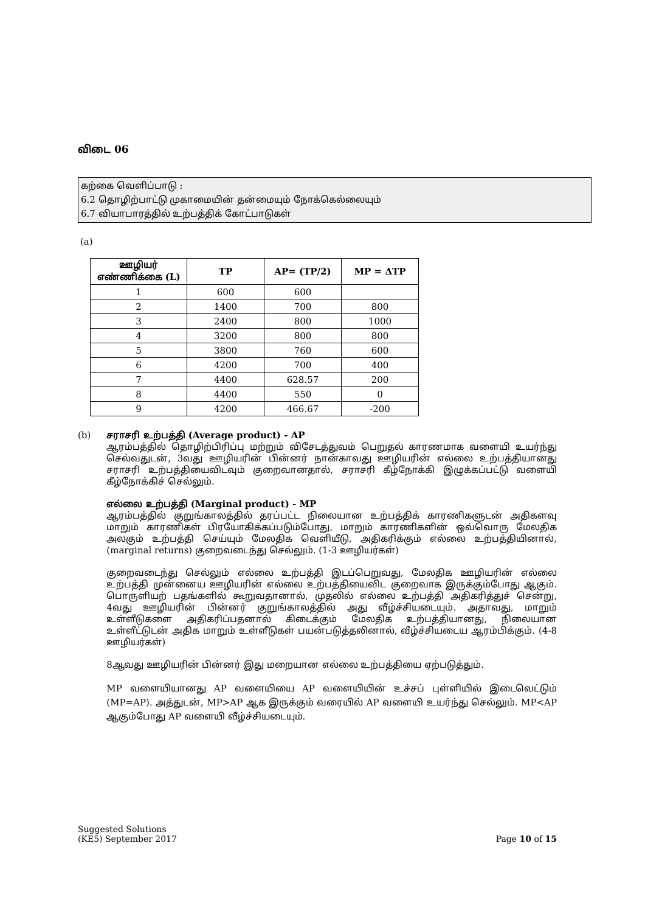விடை 06
கற்கை வெளிப்பாடு :
6.2 தொழிற்பாட்டு முகாமையின் தன்மையும் நோக்கெல்லையும்
6.7 வியாபாரத்தில் உற்பத்திக் கோட்பாடுகள்
(a)
| ஊழியர் எண்ணிக்கை (L) | TP | AP= (TP/2) | MP = ΔTP |
| --- | --- | --- | --- |
| 1 | 600 | 600 | |
| 2 | 1400 | 700 | 800 |
| 3 | 2400 | 800 | 1000 |
| 4 | 3200 | 800 | 800 |
| 5 | 3800 | 760 | 600 |
| 6 | 4200 | 700 | 400 |
| 7 | 4400 | 628.57 | 200 |
| 8 | 4400 | 550 | 0 |
| 9 | 4200 | 466.67 | -200 |
(b)
சராசரி உற்பத்தி (Average product) - AP
ஆரம்பத்தில் தொழிற்பிரிப்பு மற்றும் விசேடத்துவம் பெறுதல் காரணமாக வளையி உயர்ந்து செல்வதுடன், 3வது ஊழியரின் பின்னர் நான்காவது ஊழியரின் எல்லை உற்பத்தியானது சராசரி உற்பத்தியைவிடவும் குறைவானதால், சராசரி கீழ்நோக்கி இழுக்கப்பட்டு வளையி கீழ்நோக்கிச் செல்லும்.
எல்லை உற்பத்தி (Marginal product) - MP
ஆரம்பத்தில் குறுங்காலத்தில் தரப்பட்ட நிலையான உற்பத்திக் காரணிகளுடன் அதிகளவு மாறும் காரணிகள் பிரயோகிக்கப்படும்போது, மாறும் காரணிகளின் ஒவ்வொரு மேலதிக அலகும் உற்பத்தி செய்யும் மேலதிக வெளியீடு, அதிகரிக்கும் எல்லை உற்பத்தியினால், (marginal returns) குறைவடைந்து செல்லும். (1-3 ஊழியர்கள்)
குறைவடைந்து செல்லும் எல்லை உற்பத்தி இடப்பெறுவது, மேலதிக ஊழியரின் எல்லை உற்பத்தி முன்னைய ஊழியரின் எல்லை உற்பத்தியைவிட குறைவாக இருக்கும்போது ஆகும். பொருளியற் பதங்களில் கூறுவதானால், முதலில் எல்லை உற்பத்தி அதிகரித்துச் சென்று, 4வது ஊழியரின் பின்னர் குறுங்காலத்தில் அது வீழ்ச்சியடையும். அதாவது, மாறும் உள்ளீடுகளை அதிகரிப்பதனால் கிடைக்கும் மேலதிக உற்பத்தியானது, நிலையான உள்ளீட்டுடன் அதிக மாறும் உள்ளீடுகள் பயன்படுத்தலினால், வீழ்ச்சியடைய ஆரம்பிக்கும். (4-8 ஊழியர்கள்)
8ஆவது ஊழியரின் பின்னர் இது மறையான எல்லை உற்பத்தியை ஏற்படுத்தும்.
MP வளையியானது AP வளையியை AP வளையியின் உச்சப் புள்ளியில் இடைவெட்டும் (MP=AP). அத்துடன், MP>AP ஆக இருக்கும் வரையில் AP வளையி உயர்ந்து செல்லும். MP<AP ஆகும்போது AP வளையி வீழ்ச்சியடையும்.
Suggested Solutions
(KE5) September 2017
Page 10 of 15